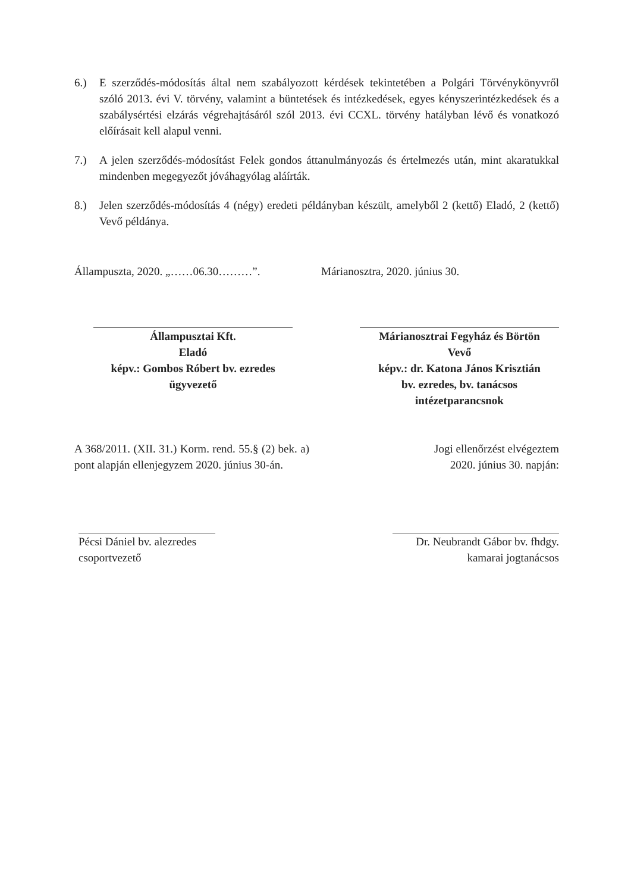6.) E szerződés-módosítás által nem szabályozott kérdések tekintetében a Polgári Törvénykönyvről szóló 2013. évi V. törvény, valamint a büntetések és intézkedések, egyes kényszerintézkedések és a szabálysértési elzárás végrehajtásáról szól 2013. évi CCXL. törvény hatályban lévő és vonatkozó előírásait kell alapul venni.
7.) A jelen szerződés-módosítást Felek gondos áttanulmányozás és értelmezés után, mint akaratukkal mindenben megegyezőt jóváhagyólag aláírták.
8.) Jelen szerződés-módosítás 4 (négy) eredeti példányban készült, amelyből 2 (kettő) Eladó, 2 (kettő) Vevő példánya.
Állampuszta, 2020. „……06.30………”.
Márianosztra, 2020. június 30.
Állampusztai Kft.
Eladó
képv.: Gombos Róbert bv. ezredes
ügyvezető
Márianosztrai Fegyház és Börtön
Vevő
képv.: dr. Katona János Krisztián
bv. ezredes, bv. tanácsos
intézetparancsnok
A 368/2011. (XII. 31.) Korm. rend. 55.§ (2) bek. a) pont alapján ellenjegyzem 2020. június 30-án.
Jogi ellenőrzést elvégeztem
2020. június 30. napján:
Pécsi Dániel bv. alezredes
csoportvezető
Dr. Neubrandt Gábor bv. fhdgy.
kamarai jogtanácsos